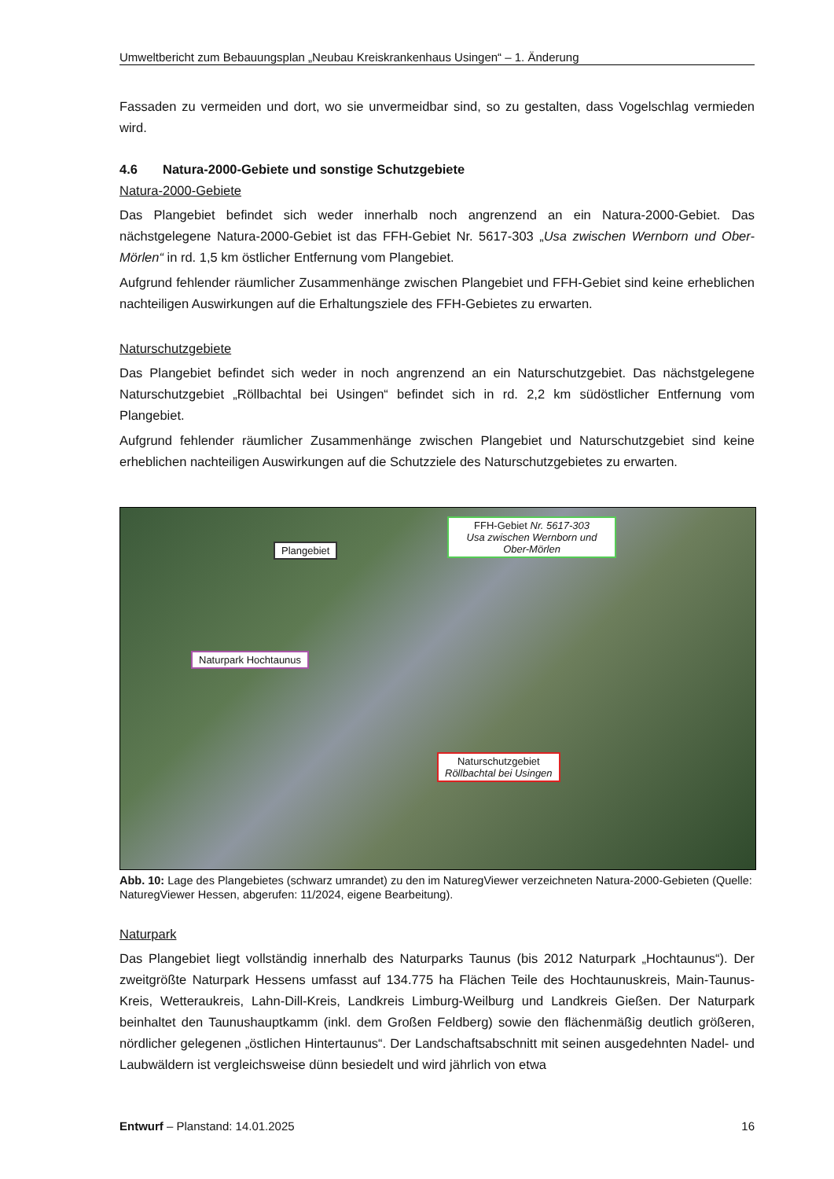Umweltbericht zum Bebauungsplan „Neubau Kreiskrankenhaus Usingen“ – 1. Änderung
Fassaden zu vermeiden und dort, wo sie unvermeidbar sind, so zu gestalten, dass Vogelschlag vermieden wird.
4.6 Natura-2000-Gebiete und sonstige Schutzgebiete
Natura-2000-Gebiete
Das Plangebiet befindet sich weder innerhalb noch angrenzend an ein Natura-2000-Gebiet. Das nächstgelegene Natura-2000-Gebiet ist das FFH-Gebiet Nr. 5617-303 „Usa zwischen Wernborn und Ober-Mörlen“ in rd. 1,5 km östlicher Entfernung vom Plangebiet.
Aufgrund fehlender räumlicher Zusammenhänge zwischen Plangebiet und FFH-Gebiet sind keine erheblichen nachteiligen Auswirkungen auf die Erhaltungsziele des FFH-Gebietes zu erwarten.
Naturschutzgebiete
Das Plangebiet befindet sich weder in noch angrenzend an ein Naturschutzgebiet. Das nächstgelegene Naturschutzgebiet „Röllbachtal bei Usingen“ befindet sich in rd. 2,2 km südöstlicher Entfernung vom Plangebiet.
Aufgrund fehlender räumlicher Zusammenhänge zwischen Plangebiet und Naturschutzgebiet sind keine erheblichen nachteiligen Auswirkungen auf die Schutzziele des Naturschutzgebietes zu erwarten.
Plangebiet
FFH-Gebiet Nr. 5617-303
Usa zwischen Wernborn und
Ober-Mörlen
Naturpark Hochtaunus
Naturschutzgebiet
Röllbachtal bei Usingen
Abb. 10: Lage des Plangebietes (schwarz umrandet) zu den im NaturegViewer verzeichneten Natura-2000-Gebieten (Quelle: NaturegViewer Hessen, abgerufen: 11/2024, eigene Bearbeitung).
Naturpark
Das Plangebiet liegt vollständig innerhalb des Naturparks Taunus (bis 2012 Naturpark „Hochtaunus“). Der zweitgrößte Naturpark Hessens umfasst auf 134.775 ha Flächen Teile des Hochtaunuskreis, Main-Taunus-Kreis, Wetteraukreis, Lahn-Dill-Kreis, Landkreis Limburg-Weilburg und Landkreis Gießen. Der Naturpark beinhaltet den Taunushauptkamm (inkl. dem Großen Feldberg) sowie den flächenmäßig deutlich größeren, nördlicher gelegenen „östlichen Hintertaunus“. Der Landschaftsabschnitt mit seinen ausgedehnten Nadel- und Laubwäldern ist vergleichsweise dünn besiedelt und wird jährlich von etwa
Entwurf – Planstand: 14.01.2025 16